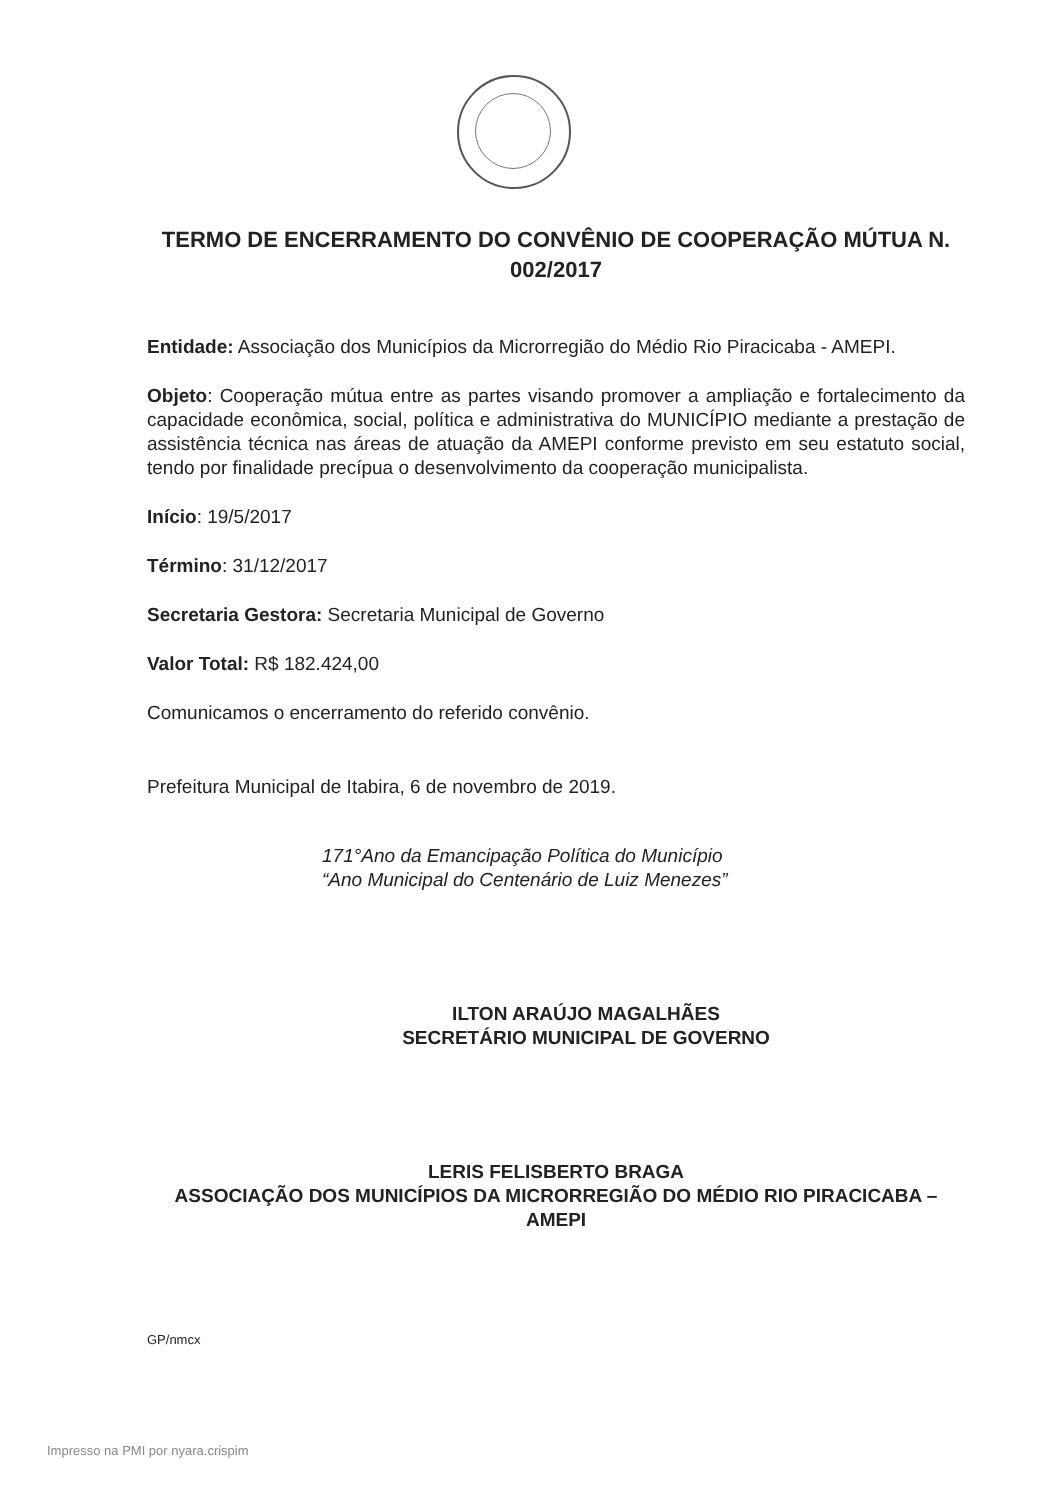TERMO DE ENCERRAMENTO DO CONVÊNIO DE COOPERAÇÃO MÚTUA N. 002/2017
Entidade: Associação dos Municípios da Microrregião do Médio Rio Piracicaba - AMEPI.
Objeto: Cooperação mútua entre as partes visando promover a ampliação e fortalecimento da capacidade econômica, social, política e administrativa do MUNICÍPIO mediante a prestação de assistência técnica nas áreas de atuação da AMEPI conforme previsto em seu estatuto social, tendo por finalidade precípua o desenvolvimento da cooperação municipalista.
Início: 19/5/2017
Término: 31/12/2017
Secretaria Gestora: Secretaria Municipal de Governo
Valor Total: R$ 182.424,00
Comunicamos o encerramento do referido convênio.
Prefeitura Municipal de Itabira, 6 de novembro de 2019.
171°Ano da Emancipação Política do Município
“Ano Municipal do Centenário de Luiz Menezes”
ILTON ARAÚJO MAGALHÃES
SECRETÁRIO MUNICIPAL DE GOVERNO
LERIS FELISBERTO BRAGA
ASSOCIAÇÃO DOS MUNICÍPIOS DA MICRORREGIÃO DO MÉDIO RIO PIRACICABA – AMEPI
GP/nmcx
Impresso na PMI por nyara.crispim